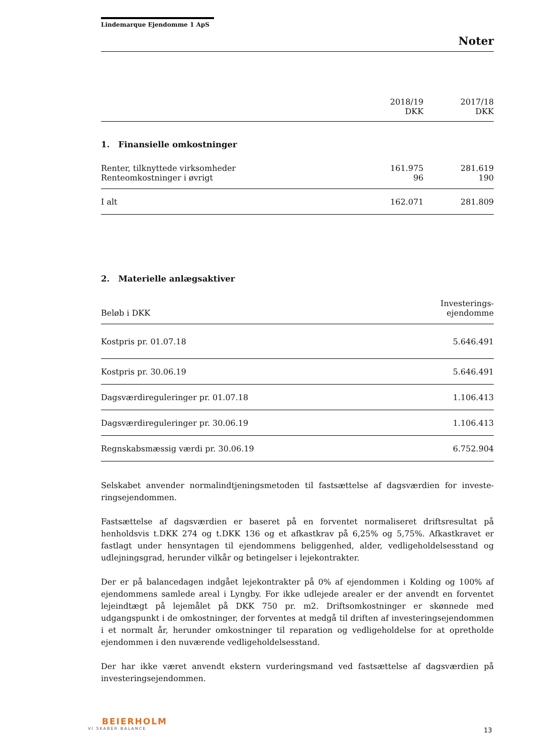Lindemarque Ejendomme 1 ApS
Noter
| | 2018/19 DKK | 2017/18 DKK |
1. Finansielle omkostninger
| Renter, tilknyttede virksomheder | 161.975 | 281.619 |
| Renteomkostninger i øvrigt | 96 | 190 |
| I alt | 162.071 | 281.809 |
2. Materielle anlægsaktiver
| Beløb i DKK | Investerings- ejendomme |
| Kostpris pr. 01.07.18 | 5.646.491 |
| Kostpris pr. 30.06.19 | 5.646.491 |
| Dagsværdireguleringer pr. 01.07.18 | 1.106.413 |
| Dagsværdireguleringer pr. 30.06.19 | 1.106.413 |
| Regnskabsmæssig værdi pr. 30.06.19 | 6.752.904 |
Selskabet anvender normalindtjeningsmetoden til fastsættelse af dagsværdien for investe-ringsejendommen.
Fastsættelse af dagsværdien er baseret på en forventet normaliseret driftsresultat på henholdsvis t.DKK 274 og t.DKK 136 og et afkastkrav på 6,25% og 5,75%. Afkastkravet er fastlagt under hensyntagen til ejendommens beliggenhed, alder, vedligeholdelsesstand og udlejningsgrad, herunder vilkår og betingelser i lejekontrakter.
Der er på balancedagen indgået lejekontrakter på 0% af ejendommen i Kolding og 100% af ejendommens samlede areal i Lyngby. For ikke udlejede arealer er der anvendt en forventet lejeindtægt på lejemålet på DKK 750 pr. m2. Driftsomkostninger er skønnede med udgangspunkt i de omkostninger, der forventes at medgå til driften af investeringsejendommen i et normalt år, herunder omkostninger til reparation og vedligeholdelse for at opretholde ejendommen i den nuværende vedligeholdelsesstand.
Der har ikke været anvendt ekstern vurderingsmand ved fastsættelse af dagsværdien på investeringsejendommen.
BEIERHOLM
VI SKABER BALANCE
13